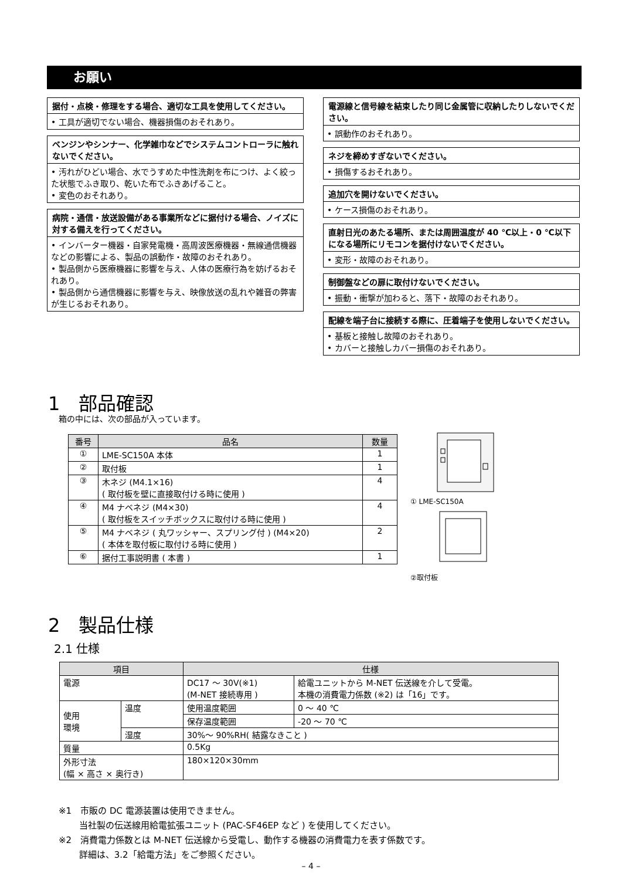お願い
据付・点検・修理をする場合、適切な工具を使用してください。
• 工具が適切でない場合、機器損傷のおそれあり。
ベンジンやシンナー、化学雑巾などでシステムコントローラに触れないでください。
• 汚れがひどい場合、水でうすめた中性洗剤を布につけ、よく絞った状態でふき取り、乾いた布でふきあげること。
• 変色のおそれあり。
病院・通信・放送設備がある事業所などに据付ける場合、ノイズに対する備えを行ってください。
• インバーター機器・自家発電機・高周波医療機器・無線通信機器などの影響による、製品の誤動作・故障のおそれあり。
• 製品側から医療機器に影響を与え、人体の医療行為を妨げるおそれあり。
• 製品側から通信機器に影響を与え、映像放送の乱れや雑音の弊害が生じるおそれあり。
電源線と信号線を結束したり同じ金属管に収納したりしないでください。
• 誤動作のおそれあり。
ネジを締めすぎないでください。
• 損傷するおそれあり。
追加穴を開けないでください。
• ケース損傷のおそれあり。
直射日光のあたる場所、または周囲温度が 40 ℃以上・0 ℃以下になる場所にリモコンを据付けないでください。
• 変形・故障のおそれあり。
制御盤などの扉に取付けないでください。
• 振動・衝撃が加わると、落下・故障のおそれあり。
配線を端子台に接続する際に、圧着端子を使用しないでください。
• 基板と接触し故障のおそれあり。
• カバーと接触しカバー損傷のおそれあり。
1　部品確認
箱の中には、次の部品が入っています。
| 番号 | 品名 | 数量 |
| --- | --- | --- |
| ① | LME-SC150A 本体 | 1 |
| ② | 取付板 | 1 |
| ③ | 木ネジ (M4.1×16) ( 取付板を壁に直接取付ける時に使用 ) | 4 |
| ④ | M4 ナベネジ (M4×30) ( 取付板をスイッチボックスに取付ける時に使用 ) | 4 |
| ⑤ | M4 ナベネジ ( 丸ワッシャー、スプリング付 ) (M4×20) ( 本体を取付板に取付ける時に使用 ) | 2 |
| ⑥ | 据付工事説明書 ( 本書 ) | 1 |
① LME-SC150A
②取付板
2　製品仕様
2.1 仕様
| 項目 | | 仕様 | |
| --- | --- | --- | --- |
| 電源 | | DC17 ～ 30V(※1) (M-NET 接続専用 ) | 給電ユニットから M-NET 伝送線を介して受電。 本機の消費電力係数 (※2) は「16」です。 |
| 使用 環境 | 温度 | 使用温度範囲 | 0 ～ 40 ℃ |
| | | 保存温度範囲 | -20 ～ 70 ℃ |
| | 湿度 | 30%～ 90%RH( 結露なきこと ) | |
| 質量 | | 0.5Kg | |
| 外形寸法 (幅 × 高さ × 奥行き) | | 180×120×30mm | |
※1　市販の DC 電源装置は使用できません。
　　 当社製の伝送線用給電拡張ユニット (PAC-SF46EP など ) を使用してください。
※2　消費電力係数とは M-NET 伝送線から受電し、動作する機器の消費電力を表す係数です。
　　 詳細は、3.2「給電方法」をご参照ください。
– 4 –